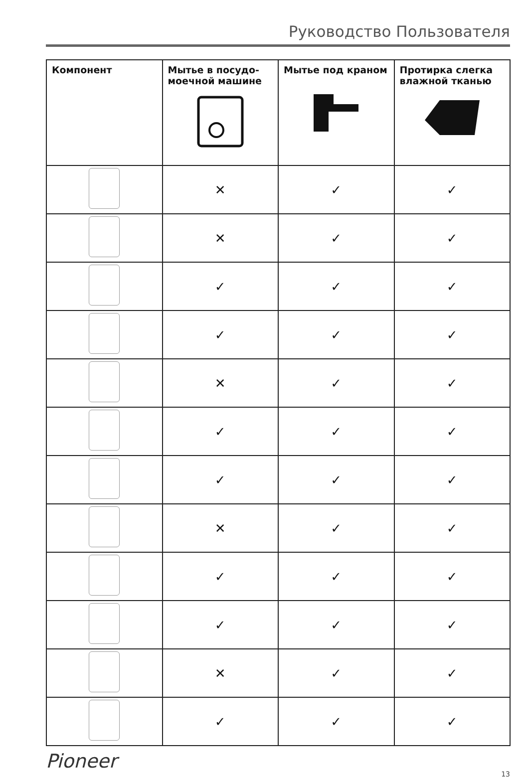Руководство Пользователя
| Компонент | Мытье в посудо-моечной машине | Мытье под краном | Протирка слегка влажной тканью |
| --- | --- | --- | --- |
| | ✕ | ✓ | ✓ |
| | ✕ | ✓ | ✓ |
| | ✓ | ✓ | ✓ |
| | ✓ | ✓ | ✓ |
| | ✕ | ✓ | ✓ |
| | ✓ | ✓ | ✓ |
| | ✓ | ✓ | ✓ |
| | ✕ | ✓ | ✓ |
| | ✓ | ✓ | ✓ |
| | ✓ | ✓ | ✓ |
| | ✕ | ✓ | ✓ |
| | ✓ | ✓ | ✓ |
Pioneer 13